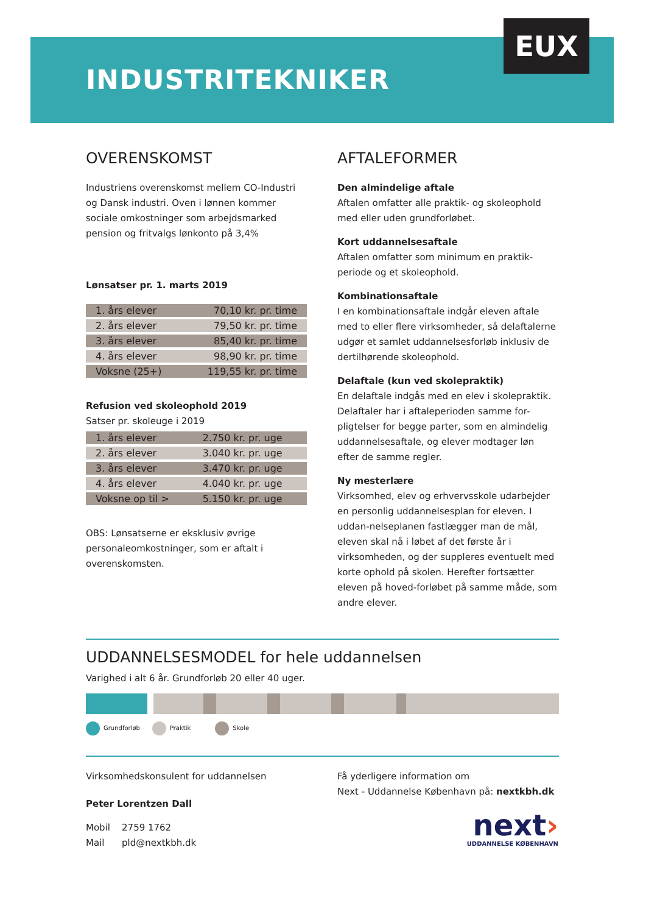EUX
INDUSTRITEKNIKER
OVERENSKOMST
Industriens overenskomst mellem CO-Industri og Dansk industri. Oven i lønnen kommer sociale omkostninger som arbejdsmarked pension og fritvalgs lønkonto på 3,4%
Lønsatser pr. 1. marts 2019
| 1. års elever | 70,10 kr. pr. time |
| 2. års elever | 79,50 kr. pr. time |
| 3. års elever | 85,40 kr. pr. time |
| 4. års elever | 98,90 kr. pr. time |
| Voksne (25+) | 119,55 kr. pr. time |
Refusion ved skoleophold 2019
Satser pr. skoleuge i 2019
| 1. års elever | 2.750 kr. pr. uge |
| 2. års elever | 3.040 kr. pr. uge |
| 3. års elever | 3.470 kr. pr. uge |
| 4. års elever | 4.040 kr. pr. uge |
| Voksne op til > | 5.150 kr. pr. uge |
OBS: Lønsatserne er eksklusiv øvrige personaleomkostninger, som er aftalt i overenskomsten.
AFTALEFORMER
Den almindelige aftale
Aftalen omfatter alle praktik- og skoleophold med eller uden grundforløbet.
Kort uddannelsesaftale
Aftalen omfatter som minimum en praktik-periode og et skoleophold.
Kombinationsaftale
I en kombinationsaftale indgår eleven aftale med to eller flere virksomheder, så delaftalerne udgør et samlet uddannelsesforløb inklusiv de dertilhørende skoleophold.
Delaftale (kun ved skolepraktik)
En delaftale indgås med en elev i skolepraktik. Delaftaler har i aftaleperioden samme for-pligtelser for begge parter, som en almindelig uddannelsesaftale, og elever modtager løn efter de samme regler.
Ny mesterlære
Virksomhed, elev og erhvervsskole udarbejder en personlig uddannelsesplan for eleven. I uddan-nelseplanen fastlægger man de mål, eleven skal nå i løbet af det første år i virksomheden, og der suppleres eventuelt med korte ophold på skolen. Herefter fortsætter eleven på hoved-forløbet på samme måde, som andre elever.
UDDANNELSESMODEL for hele uddannelsen
Varighed i alt 6 år. Grundforløb 20 eller 40 uger.
Grundforløb Praktik Skole
Virksomhedskonsulent for uddannelsen
Peter Lorentzen Dall
Mobil 2759 1762
Mail pld@nextkbh.dk
Få yderligere information om
Next - Uddannelse København på: nextkbh.dk
next›
UDDANNELSE KØBENHAVN